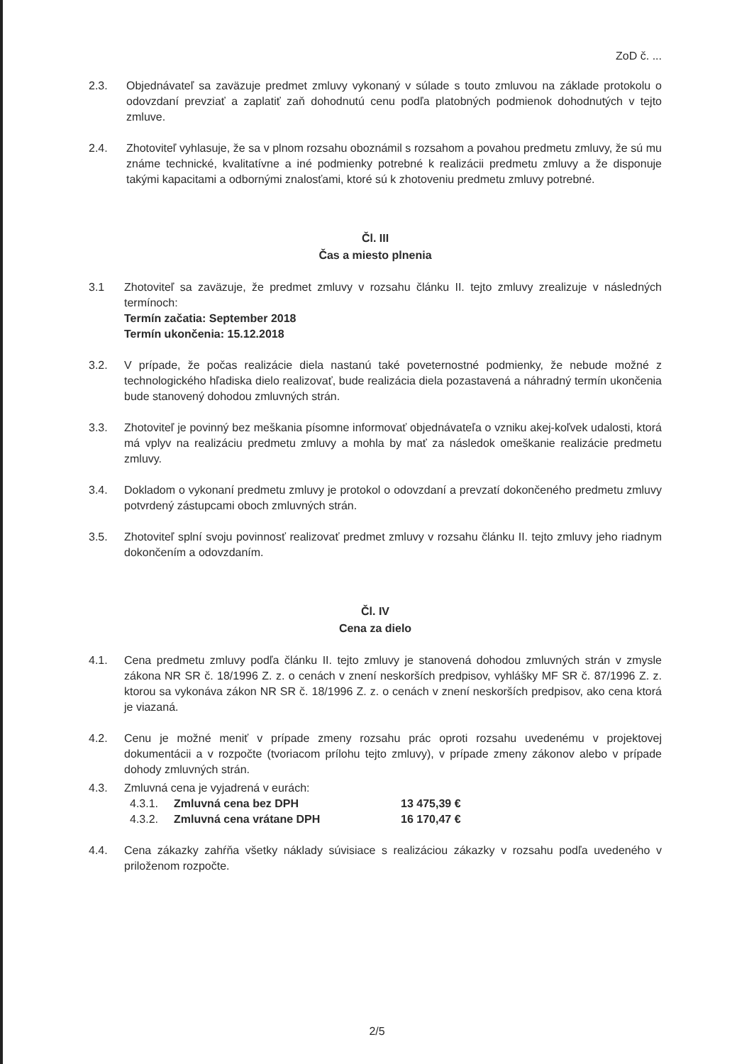ZoD č. ...
2.3. Objednávateľ sa zaväzuje predmet zmluvy vykonaný v súlade s touto zmluvou na základe protokolu o odovzdaní prevziať a zaplatiť zaň dohodnutú cenu podľa platobných podmienok dohodnutých v tejto zmluve.
2.4. Zhotoviteľ vyhlasuje, že sa v plnom rozsahu oboznámil s rozsahom a povahou predmetu zmluvy, že sú mu známe technické, kvalitatívne a iné podmienky potrebné k realizácii predmetu zmluvy a že disponuje takými kapacitami a odbornými znalosťami, ktoré sú k zhotoveniu predmetu zmluvy potrebné.
Čl. III
Čas a miesto plnenia
3.1 Zhotoviteľ sa zaväzuje, že predmet zmluvy v rozsahu článku II. tejto zmluvy zrealizuje v následných termínoch:
Termín začatia: September 2018
Termín ukončenia: 15.12.2018
3.2. V prípade, že počas realizácie diela nastanú také poveternostné podmienky, že nebude možné z technologického hľadiska dielo realizovať, bude realizácia diela pozastavená a náhradný termín ukončenia bude stanovený dohodou zmluvných strán.
3.3. Zhotoviteľ je povinný bez meškania písomne informovať objednávateľa o vzniku akej-koľvek udalosti, ktorá má vplyv na realizáciu predmetu zmluvy a mohla by mať za následok omeškanie realizácie predmetu zmluvy.
3.4. Dokladom o vykonaní predmetu zmluvy je protokol o odovzdaní a prevzatí dokončeného predmetu zmluvy potvrdený zástupcami oboch zmluvných strán.
3.5. Zhotoviteľ splní svoju povinnosť realizovať predmet zmluvy v rozsahu článku II. tejto zmluvy jeho riadnym dokončením a odovzdaním.
Čl. IV
Cena za dielo
4.1. Cena predmetu zmluvy podľa článku II. tejto zmluvy je stanovená dohodou zmluvných strán v zmysle zákona NR SR č. 18/1996 Z. z. o cenách v znení neskorších predpisov, vyhlášky MF SR č. 87/1996 Z. z. ktorou sa vykonáva zákon NR SR č. 18/1996 Z. z. o cenách v znení neskorších predpisov, ako cena ktorá je viazaná.
4.2. Cenu je možné meniť v prípade zmeny rozsahu prác oproti rozsahu uvedenému v projektovej dokumentácii a v rozpočte (tvoriacom prílohu tejto zmluvy), v prípade zmeny zákonov alebo v prípade dohody zmluvných strán.
4.3. Zmluvná cena je vyjadrená v eurách:
4.3.1. Zmluvná cena bez DPH 13 475,39 €
4.3.2. Zmluvná cena vrátane DPH 16 170,47 €
4.4. Cena zákazky zahŕňa všetky náklady súvisiace s realizáciou zákazky v rozsahu podľa uvedeného v priloženom rozpočte.
2/5